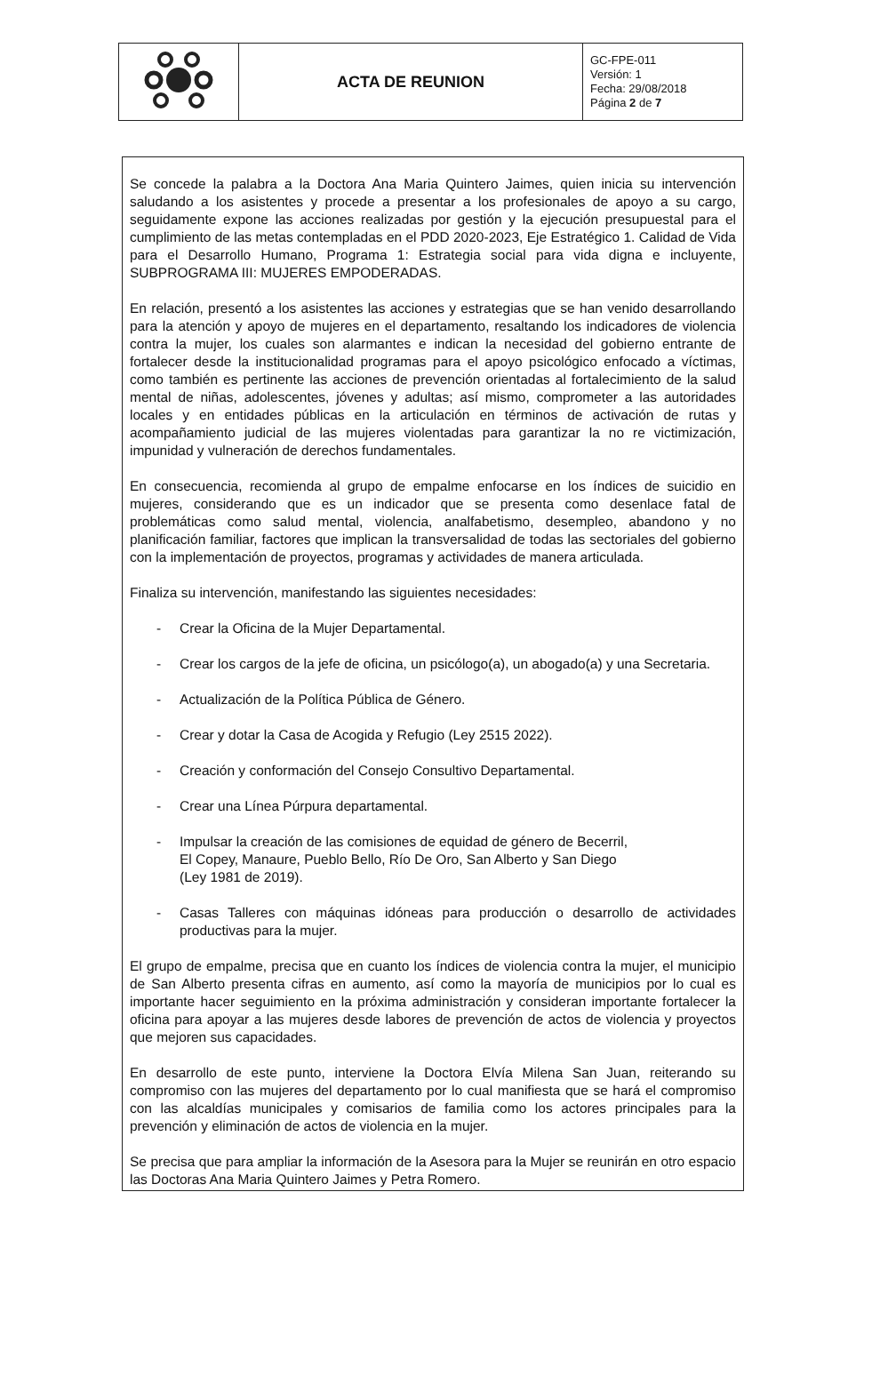| | ACTA DE REUNION | GC-FPE-011 Versión: 1 Fecha: 29/08/2018 Página 2 de 7 |
Se concede la palabra a la Doctora Ana Maria Quintero Jaimes, quien inicia su intervención saludando a los asistentes y procede a presentar a los profesionales de apoyo a su cargo, seguidamente expone las acciones realizadas por gestión y la ejecución presupuestal para el cumplimiento de las metas contempladas en el PDD 2020-2023, Eje Estratégico 1. Calidad de Vida para el Desarrollo Humano, Programa 1: Estrategia social para vida digna e incluyente, SUBPROGRAMA III: MUJERES EMPODERADAS.
En relación, presentó a los asistentes las acciones y estrategias que se han venido desarrollando para la atención y apoyo de mujeres en el departamento, resaltando los indicadores de violencia contra la mujer, los cuales son alarmantes e indican la necesidad del gobierno entrante de fortalecer desde la institucionalidad programas para el apoyo psicológico enfocado a víctimas, como también es pertinente las acciones de prevención orientadas al fortalecimiento de la salud mental de niñas, adolescentes, jóvenes y adultas; así mismo, comprometer a las autoridades locales y en entidades públicas en la articulación en términos de activación de rutas y acompañamiento judicial de las mujeres violentadas para garantizar la no re victimización, impunidad y vulneración de derechos fundamentales.
En consecuencia, recomienda al grupo de empalme enfocarse en los índices de suicidio en mujeres, considerando que es un indicador que se presenta como desenlace fatal de problemáticas como salud mental, violencia, analfabetismo, desempleo, abandono y no planificación familiar, factores que implican la transversalidad de todas las sectoriales del gobierno con la implementación de proyectos, programas y actividades de manera articulada.
Finaliza su intervención, manifestando las siguientes necesidades:
- Crear la Oficina de la Mujer Departamental.
- Crear los cargos de la jefe de oficina, un psicólogo(a), un abogado(a) y una Secretaria.
- Actualización de la Política Pública de Género.
- Crear y dotar la Casa de Acogida y Refugio (Ley 2515 2022).
- Creación y conformación del Consejo Consultivo Departamental.
- Crear una Línea Púrpura departamental.
- Impulsar la creación de las comisiones de equidad de género de Becerril,
El Copey, Manaure, Pueblo Bello, Río De Oro, San Alberto y San Diego
(Ley 1981 de 2019).
- Casas Talleres con máquinas idóneas para producción o desarrollo de actividades productivas para la mujer.
El grupo de empalme, precisa que en cuanto los índices de violencia contra la mujer, el municipio de San Alberto presenta cifras en aumento, así como la mayoría de municipios por lo cual es importante hacer seguimiento en la próxima administración y consideran importante fortalecer la oficina para apoyar a las mujeres desde labores de prevención de actos de violencia y proyectos que mejoren sus capacidades.
En desarrollo de este punto, interviene la Doctora Elvía Milena San Juan, reiterando su compromiso con las mujeres del departamento por lo cual manifiesta que se hará el compromiso con las alcaldías municipales y comisarios de familia como los actores principales para la prevención y eliminación de actos de violencia en la mujer.
Se precisa que para ampliar la información de la Asesora para la Mujer se reunirán en otro espacio las Doctoras Ana Maria Quintero Jaimes y Petra Romero.